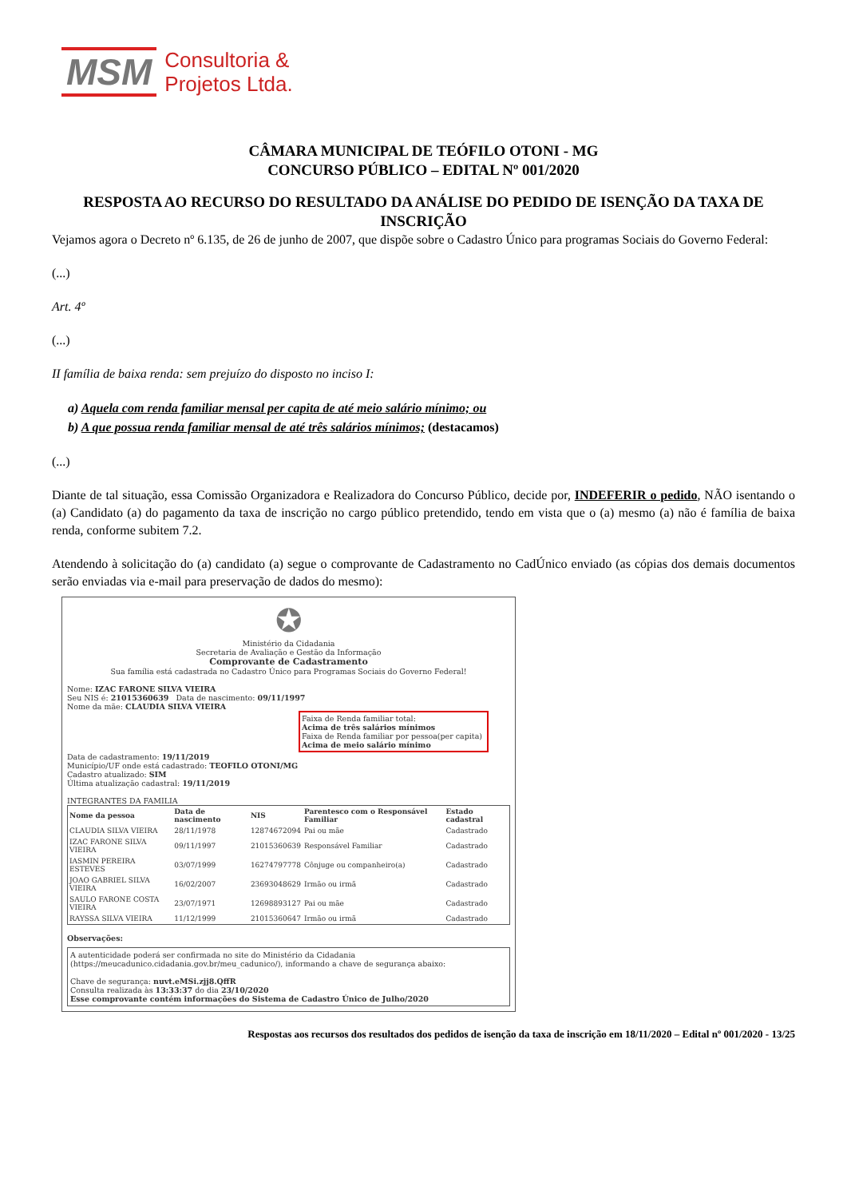MSM
Consultoria &
Projetos Ltda.
CÂMARA MUNICIPAL DE TEÓFILO OTONI - MG
CONCURSO PÚBLICO – EDITAL Nº 001/2020
RESPOSTA AO RECURSO DO RESULTADO DA ANÁLISE DO PEDIDO DE ISENÇÃO DA TAXA DE INSCRIÇÃO
Vejamos agora o Decreto nº 6.135, de 26 de junho de 2007, que dispõe sobre o Cadastro Único para programas Sociais do Governo Federal:
(...)
Art. 4º
(...)
II família de baixa renda: sem prejuízo do disposto no inciso I:
a) Aquela com renda familiar mensal per capita de até meio salário mínimo; ou
b) A que possua renda familiar mensal de até três salários mínimos; (destacamos)
(...)
Diante de tal situação, essa Comissão Organizadora e Realizadora do Concurso Público, decide por, INDEFERIR o pedido, NÃO isentando o (a) Candidato (a) do pagamento da taxa de inscrição no cargo público pretendido, tendo em vista que o (a) mesmo (a) não é família de baixa renda, conforme subitem 7.2.
Atendendo à solicitação do (a) candidato (a) segue o comprovante de Cadastramento no CadÚnico enviado (as cópias dos demais documentos serão enviadas via e-mail para preservação de dados do mesmo):
✪
Ministério da Cidadania
Secretaria de Avaliação e Gestão da Informação
Comprovante de Cadastramento
Sua família está cadastrada no Cadastro Único para Programas Sociais do Governo Federal!
Nome: IZAC FARONE SILVA VIEIRA
Seu NIS é: 21015360639 Data de nascimento: 09/11/1997
Nome da mãe: CLAUDIA SILVA VIEIRA
Faixa de Renda familiar total:
Acima de três salários mínimos
Faixa de Renda familiar por pessoa(per capita)
Acima de meio salário mínimo
Data de cadastramento: 19/11/2019
Município/UF onde está cadastrado: TEOFILO OTONI/MG
Cadastro atualizado: SIM
Última atualização cadastral: 19/11/2019
INTEGRANTES DA FAMILIA
| Nome da pessoa | Data de nascimento | NIS | Parentesco com o Responsável Familiar | Estado cadastral |
| --- | --- | --- | --- | --- |
| CLAUDIA SILVA VIEIRA | 28/11/1978 | 12874672094 | Pai ou mãe | Cadastrado |
| IZAC FARONE SILVA VIEIRA | 09/11/1997 | 21015360639 | Responsável Familiar | Cadastrado |
| IASMIN PEREIRA ESTEVES | 03/07/1999 | 16274797778 | Cônjuge ou companheiro(a) | Cadastrado |
| JOAO GABRIEL SILVA VIEIRA | 16/02/2007 | 23693048629 | Irmão ou irmã | Cadastrado |
| SAULO FARONE COSTA VIEIRA | 23/07/1971 | 12698893127 | Pai ou mãe | Cadastrado |
| RAYSSA SILVA VIEIRA | 11/12/1999 | 21015360647 | Irmão ou irmã | Cadastrado |
Observações:
A autenticidade poderá ser confirmada no site do Ministério da Cidadania (https://meucadunico.cidadania.gov.br/meu_cadunico/), informando a chave de segurança abaixo:
Chave de segurança: nuvt.eMSi.zjj8.QffR
Consulta realizada às 13:33:37 do dia 23/10/2020
Esse comprovante contém informações do Sistema de Cadastro Único de Julho/2020
Respostas aos recursos dos resultados dos pedidos de isenção da taxa de inscrição em 18/11/2020 – Edital nº 001/2020 - 13/25